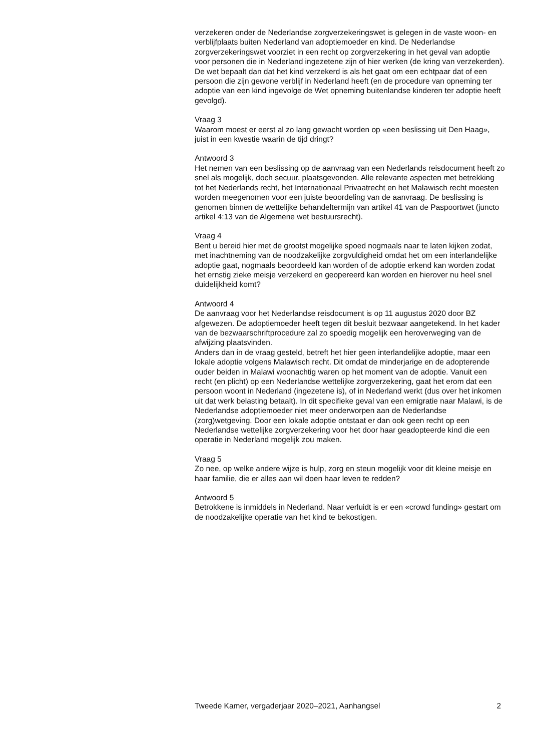verzekeren onder de Nederlandse zorgverzekeringswet is gelegen in de vaste woon- en verblijfplaats buiten Nederland van adoptiemoeder en kind. De Nederlandse zorgverzekeringswet voorziet in een recht op zorgverzekering in het geval van adoptie voor personen die in Nederland ingezetene zijn of hier werken (de kring van verzekerden). De wet bepaalt dan dat het kind verzekerd is als het gaat om een echtpaar dat of een persoon die zijn gewone verblijf in Nederland heeft (en de procedure van opneming ter adoptie van een kind ingevolge de Wet opneming buitenlandse kinderen ter adoptie heeft gevolgd).
Vraag 3
Waarom moest er eerst al zo lang gewacht worden op «een beslissing uit Den Haag», juist in een kwestie waarin de tijd dringt?
Antwoord 3
Het nemen van een beslissing op de aanvraag van een Nederlands reisdocument heeft zo snel als mogelijk, doch secuur, plaatsgevonden. Alle relevante aspecten met betrekking tot het Nederlands recht, het Internationaal Privaatrecht en het Malawisch recht moesten worden meegenomen voor een juiste beoordeling van de aanvraag. De beslissing is genomen binnen de wettelijke behandeltermijn van artikel 41 van de Paspoortwet (juncto artikel 4:13 van de Algemene wet bestuursrecht).
Vraag 4
Bent u bereid hier met de grootst mogelijke spoed nogmaals naar te laten kijken zodat, met inachtneming van de noodzakelijke zorgvuldigheid omdat het om een interlandelijke adoptie gaat, nogmaals beoordeeld kan worden of de adoptie erkend kan worden zodat het ernstig zieke meisje verzekerd en geopereerd kan worden en hierover nu heel snel duidelijkheid komt?
Antwoord 4
De aanvraag voor het Nederlandse reisdocument is op 11 augustus 2020 door BZ afgewezen. De adoptiemoeder heeft tegen dit besluit bezwaar aangetekend. In het kader van de bezwaarschriftprocedure zal zo spoedig mogelijk een heroverweging van de afwijzing plaatsvinden.
Anders dan in de vraag gesteld, betreft het hier geen interlandelijke adoptie, maar een lokale adoptie volgens Malawisch recht. Dit omdat de minderjarige en de adopterende ouder beiden in Malawi woonachtig waren op het moment van de adoptie. Vanuit een recht (en plicht) op een Nederlandse wettelijke zorgverzekering, gaat het erom dat een persoon woont in Nederland (ingezetene is), of in Nederland werkt (dus over het inkomen uit dat werk belasting betaalt). In dit specifieke geval van een emigratie naar Malawi, is de Nederlandse adoptiemoeder niet meer onderworpen aan de Nederlandse (zorg)wetgeving. Door een lokale adoptie ontstaat er dan ook geen recht op een Nederlandse wettelijke zorgverzekering voor het door haar geadopteerde kind die een operatie in Nederland mogelijk zou maken.
Vraag 5
Zo nee, op welke andere wijze is hulp, zorg en steun mogelijk voor dit kleine meisje en haar familie, die er alles aan wil doen haar leven te redden?
Antwoord 5
Betrokkene is inmiddels in Nederland. Naar verluidt is er een «crowd funding» gestart om de noodzakelijke operatie van het kind te bekostigen.
Tweede Kamer, vergaderjaar 2020–2021, Aanhangsel 2